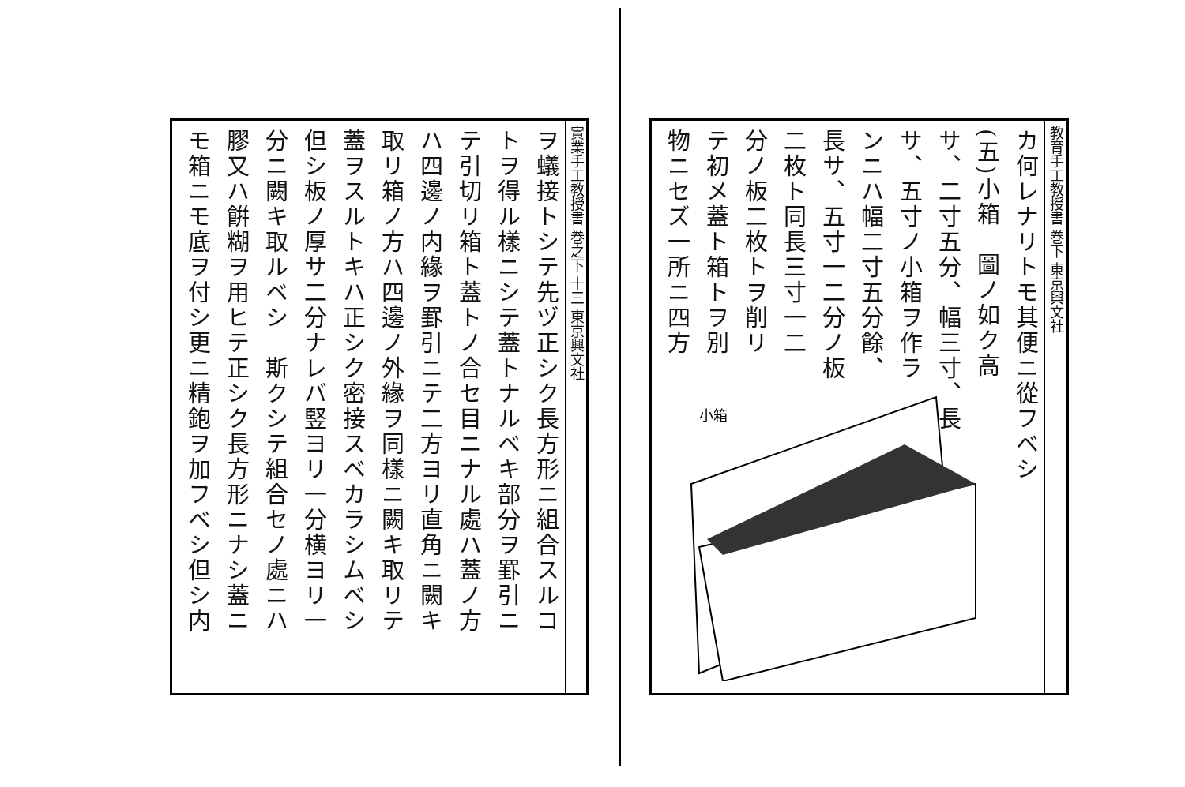實業手工教授書 巻之下 十三 東京興文社
ヲ蟻接トシテ先ヅ正シク長方形ニ組合スルコ
トヲ得ル樣ニシテ蓋トナルベキ部分ヲ罫引ニ
テ引切リ箱ト蓋トノ合セ目ニナル處ハ蓋ノ方
ハ四邊ノ内緣ヲ罫引ニテ二方ヨリ直角ニ闕キ
取リ箱ノ方ハ四邊ノ外緣ヲ同樣ニ闕キ取リテ
蓋ヲスルトキハ正シク密接スベカラシムベシ
但シ板ノ厚サ二分ナレバ竪ヨリ一分横ヨリ一
分ニ闕キ取ルベシ　斯クシテ組合セノ處ニハ
膠又ハ餠糊ヲ用ヒテ正シク長方形ニナシ蓋ニ
モ箱ニモ底ヲ付シ更ニ精鉋ヲ加フベシ但シ内
教育手工教授書 巻下 東京興文社
カ何レナリトモ其便ニ從フベシ
(五)小箱　圖ノ如ク高
サ、二寸五分、幅三寸、長
サ、五寸ノ小箱ヲ作ラ
ンニハ幅二寸五分餘、
長サ、五寸一二分ノ板
二枚ト同長三寸一二
分ノ板二枚トヲ削リ
テ初メ蓋ト箱トヲ別
物ニセズ一所ニ四方
小箱